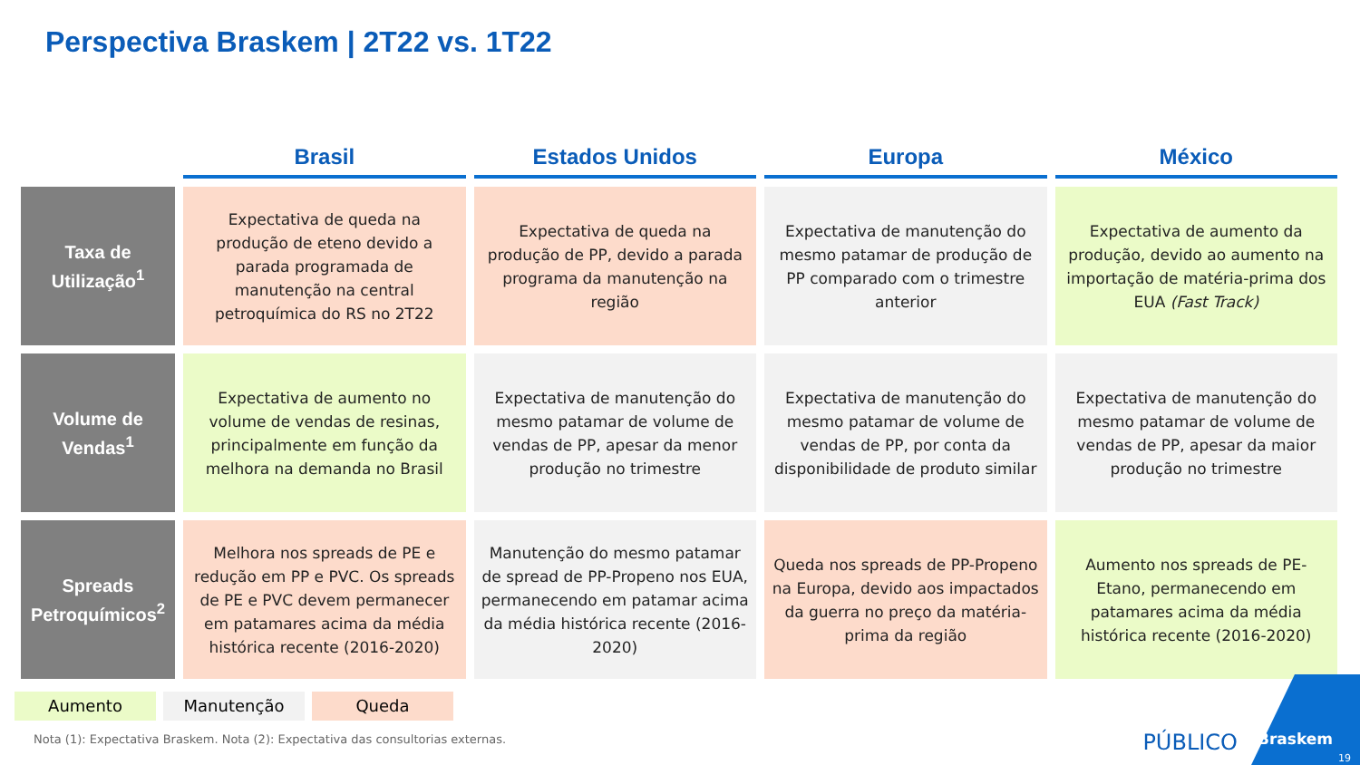Perspectiva Braskem | 2T22 vs. 1T22
| | Brasil | Estados Unidos | Europa | México |
| --- | --- | --- | --- | --- |
| Taxa de Utilização<sup>1</sup> | Expectativa de queda na produção de eteno devido a parada programada de manutenção na central petroquímica do RS no 2T22 | Expectativa de queda na produção de PP, devido a parada programa da manutenção na região | Expectativa de manutenção do mesmo patamar de produção de PP comparado com o trimestre anterior | Expectativa de aumento da produção, devido ao aumento na importação de matéria-prima dos EUA (Fast Track) |
| Volume de Vendas<sup>1</sup> | Expectativa de aumento no volume de vendas de resinas, principalmente em função da melhora na demanda no Brasil | Expectativa de manutenção do mesmo patamar de volume de vendas de PP, apesar da menor produção no trimestre | Expectativa de manutenção do mesmo patamar de volume de vendas de PP, por conta da disponibilidade de produto similar | Expectativa de manutenção do mesmo patamar de volume de vendas de PP, apesar da maior produção no trimestre |
| Spreads Petroquímicos<sup>2</sup> | Melhora nos spreads de PE e redução em PP e PVC. Os spreads de PE e PVC devem permanecer em patamares acima da média histórica recente (2016-2020) | Manutenção do mesmo patamar de spread de PP-Propeno nos EUA, permanecendo em patamar acima da média histórica recente (2016-2020) | Queda nos spreads de PP-Propeno na Europa, devido aos impactados da guerra no preço da matéria-prima da região | Aumento nos spreads de PE-Etano, permanecendo em patamares acima da média histórica recente (2016-2020) |
Aumento Manutenção Queda
Nota (1): Expectativa Braskem. Nota (2): Expectativa das consultorias externas.
PÚBLICO Braskem
19